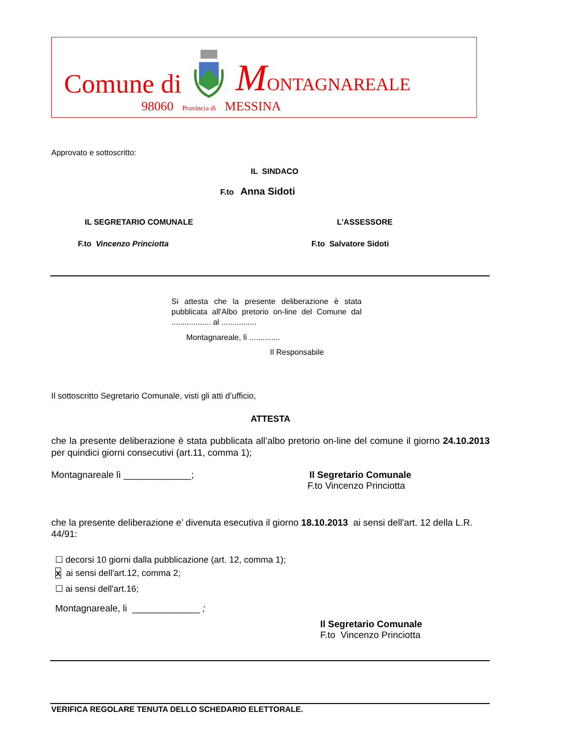Comune di MONTAGNAREALE
98060 Provincia di MESSINA
Approvato e sottoscritto:
IL SINDACO
F.to Anna Sidoti
IL SEGRETARIO COMUNALE L’ASSESSORE
F.to Vincenzo Princiotta F.to Salvatore Sidoti
Si attesta che la presente deliberazione è stata pubblicata all'Albo pretorio on-line del Comune dal .................. al ................
Montagnareale, lì ..............
Il Responsabile
Il sottoscritto Segretario Comunale, visti gli atti d’ufficio,
ATTESTA
che la presente deliberazione è stata pubblicata all’albo pretorio on-line del comune il giorno 24.10.2013 per quindici giorni consecutivi (art.11, comma 1);
Montagnareale lì _____________; Il Segretario Comunale
F.to Vincenzo Princiotta
che la presente deliberazione e’ divenuta esecutiva il giorno 18.10.2013 ai sensi dell'art. 12 della L.R. 44/91:
☐ decorsi 10 giorni dalla pubblicazione (art. 12, comma 1);
x ai sensi dell'art.12, comma 2;
☐ ai sensi dell'art.16;
Montagnareale, li _____________ ;
Il Segretario Comunale
F.to Vincenzo Princiotta
VERIFICA REGOLARE TENUTA DELLO SCHEDARIO ELETTORALE.